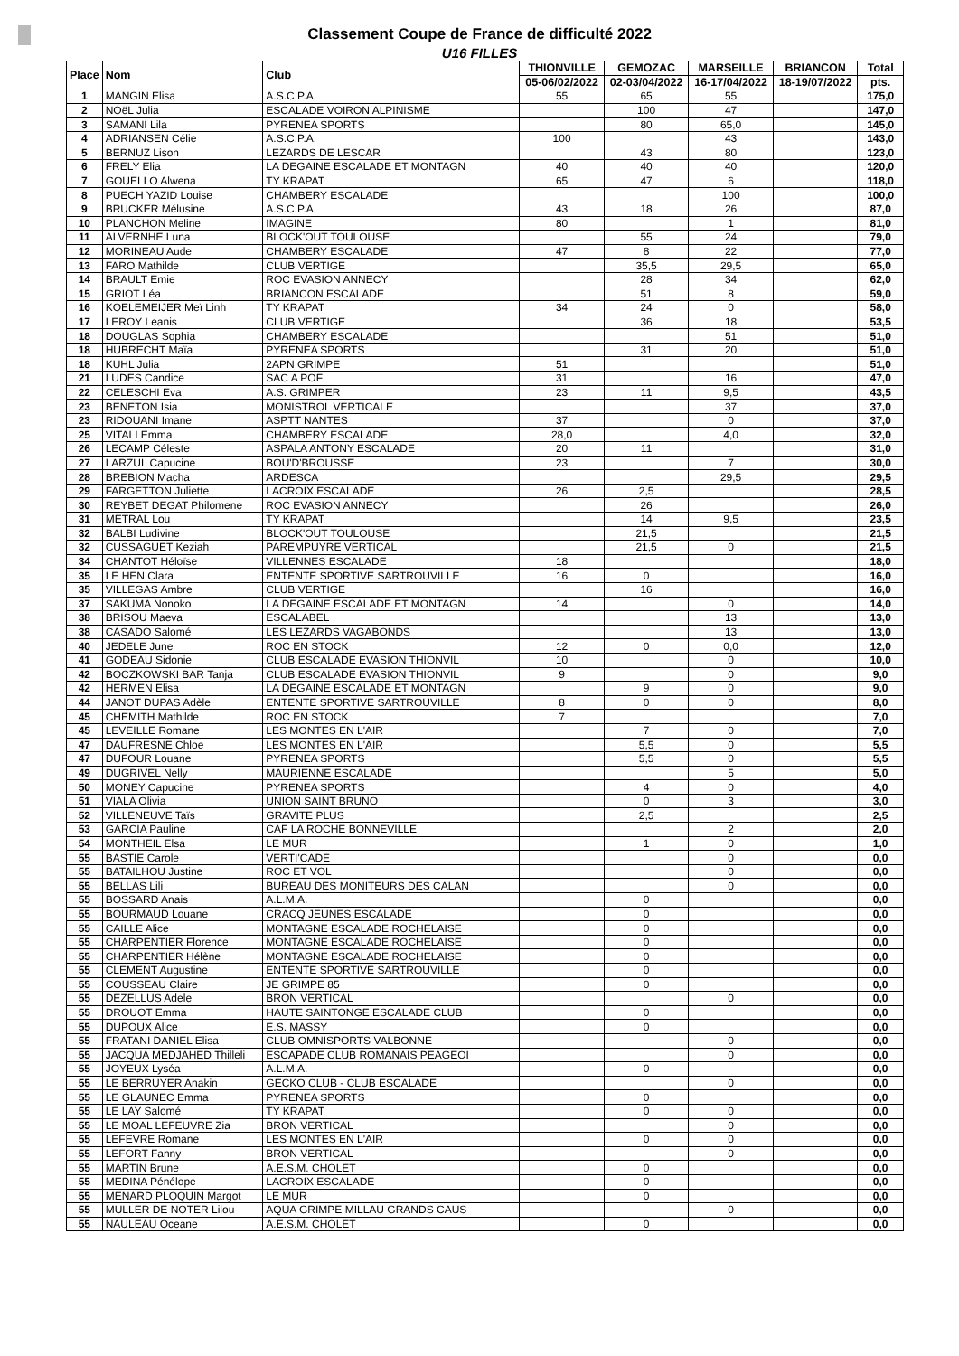Classement Coupe de France de difficulté 2022
U16 FILLES
| Place | Nom | Club | THIONVILLE | GEMOZAC | MARSEILLE | BRIANCON | Total |
| --- | --- | --- | --- | --- | --- | --- | --- |
| | | | 05-06/02/2022 | 02-03/04/2022 | 16-17/04/2022 | 18-19/07/2022 | pts. |
| 1 | MANGIN Elisa | A.S.C.P.A. | 55 | 65 | 55 | | 175,0 |
| 2 | NOëL Julia | ESCALADE VOIRON ALPINISME | | 100 | 47 | | 147,0 |
| 3 | SAMANI Lila | PYRENEA SPORTS | | 80 | 65,0 | | 145,0 |
| 4 | ADRIANSEN Célie | A.S.C.P.A. | 100 | | 43 | | 143,0 |
| 5 | BERNUZ Lison | LEZARDS DE LESCAR | | 43 | 80 | | 123,0 |
| 6 | FRELY Elia | LA DEGAINE ESCALADE ET MONTAGN | 40 | 40 | 40 | | 120,0 |
| 7 | GOUELLO Alwena | TY KRAPAT | 65 | 47 | 6 | | 118,0 |
| 8 | PUECH YAZID Louise | CHAMBERY ESCALADE | | | 100 | | 100,0 |
| 9 | BRUCKER Mélusine | A.S.C.P.A. | 43 | 18 | 26 | | 87,0 |
| 10 | PLANCHON Meline | IMAGINE | 80 | | 1 | | 81,0 |
| 11 | ALVERNHE Luna | BLOCK'OUT TOULOUSE | | 55 | 24 | | 79,0 |
| 12 | MORINEAU Aude | CHAMBERY ESCALADE | 47 | 8 | 22 | | 77,0 |
| 13 | FARO Mathilde | CLUB VERTIGE | | 35,5 | 29,5 | | 65,0 |
| 14 | BRAULT Emie | ROC EVASION ANNECY | | 28 | 34 | | 62,0 |
| 15 | GRIOT Léa | BRIANCON ESCALADE | | 51 | 8 | | 59,0 |
| 16 | KOELEMEIJER Meï Linh | TY KRAPAT | 34 | 24 | 0 | | 58,0 |
| 17 | LEROY Leanis | CLUB VERTIGE | | 36 | 18 | | 53,5 |
| 18 | DOUGLAS Sophia | CHAMBERY ESCALADE | | | 51 | | 51,0 |
| 18 | HUBRECHT Maïa | PYRENEA SPORTS | | 31 | 20 | | 51,0 |
| 18 | KUHL Julia | 2APN GRIMPE | 51 | | | | 51,0 |
| 21 | LUDES Candice | SAC A POF | 31 | | 16 | | 47,0 |
| 22 | CELESCHI Eva | A.S. GRIMPER | 23 | 11 | 9,5 | | 43,5 |
| 23 | BENETON Isia | MONISTROL VERTICALE | | | 37 | | 37,0 |
| 23 | RIDOUANI Imane | ASPTT NANTES | 37 | | 0 | | 37,0 |
| 25 | VITALI Emma | CHAMBERY ESCALADE | 28,0 | | 4,0 | | 32,0 |
| 26 | LECAMP Céleste | ASPALA ANTONY ESCALADE | 20 | 11 | | | 31,0 |
| 27 | LARZUL Capucine | BOU'D'BROUSSE | 23 | | 7 | | 30,0 |
| 28 | BREBION Macha | ARDESCA | | | 29,5 | | 29,5 |
| 29 | FARGETTON Juliette | LACROIX ESCALADE | 26 | 2,5 | | | 28,5 |
| 30 | REYBET DEGAT Philomene | ROC EVASION ANNECY | | 26 | | | 26,0 |
| 31 | METRAL Lou | TY KRAPAT | | 14 | 9,5 | | 23,5 |
| 32 | BALBI Ludivine | BLOCK'OUT TOULOUSE | | 21,5 | | | 21,5 |
| 32 | CUSSAGUET Keziah | PAREMPUYRE VERTICAL | | 21,5 | 0 | | 21,5 |
| 34 | CHANTOT Héloïse | VILLENNES ESCALADE | 18 | | | | 18,0 |
| 35 | LE HEN Clara | ENTENTE SPORTIVE SARTROUVILLE | 16 | 0 | | | 16,0 |
| 35 | VILLEGAS Ambre | CLUB VERTIGE | | 16 | | | 16,0 |
| 37 | SAKUMA Nonoko | LA DEGAINE ESCALADE ET MONTAGN | 14 | | 0 | | 14,0 |
| 38 | BRISOU Maeva | ESCALABEL | | | 13 | | 13,0 |
| 38 | CASADO Salomé | LES LEZARDS VAGABONDS | | | 13 | | 13,0 |
| 40 | JEDELE June | ROC EN STOCK | 12 | 0 | 0,0 | | 12,0 |
| 41 | GODEAU Sidonie | CLUB ESCALADE EVASION THIONVIL | 10 | | 0 | | 10,0 |
| 42 | BOCZKOWSKI BAR Tanja | CLUB ESCALADE EVASION THIONVIL | 9 | | 0 | | 9,0 |
| 42 | HERMEN Elisa | LA DEGAINE ESCALADE ET MONTAGN | | 9 | 0 | | 9,0 |
| 44 | JANOT DUPAS Adèle | ENTENTE SPORTIVE SARTROUVILLE | 8 | 0 | 0 | | 8,0 |
| 45 | CHEMITH Mathilde | ROC EN STOCK | 7 | | | | 7,0 |
| 45 | LEVEILLE Romane | LES MONTES EN L'AIR | | 7 | 0 | | 7,0 |
| 47 | DAUFRESNE Chloe | LES MONTES EN L'AIR | | 5,5 | 0 | | 5,5 |
| 47 | DUFOUR Louane | PYRENEA SPORTS | | 5,5 | 0 | | 5,5 |
| 49 | DUGRIVEL Nelly | MAURIENNE ESCALADE | | | 5 | | 5,0 |
| 50 | MONEY Capucine | PYRENEA SPORTS | | 4 | 0 | | 4,0 |
| 51 | VIALA Olivia | UNION SAINT BRUNO | | 0 | 3 | | 3,0 |
| 52 | VILLENEUVE Taïs | GRAVITE PLUS | | 2,5 | | | 2,5 |
| 53 | GARCIA Pauline | CAF LA ROCHE BONNEVILLE | | | 2 | | 2,0 |
| 54 | MONTHEIL Elsa | LE MUR | | 1 | 0 | | 1,0 |
| 55 | BASTIE Carole | VERTI'CADE | | | 0 | | 0,0 |
| 55 | BATAILHOU Justine | ROC ET VOL | | | 0 | | 0,0 |
| 55 | BELLAS Lili | BUREAU DES MONITEURS DES CALAN | | | 0 | | 0,0 |
| 55 | BOSSARD Anais | A.L.M.A. | | 0 | | | 0,0 |
| 55 | BOURMAUD Louane | CRACQ JEUNES ESCALADE | | 0 | | | 0,0 |
| 55 | CAILLE Alice | MONTAGNE ESCALADE ROCHELAISE | | 0 | | | 0,0 |
| 55 | CHARPENTIER Florence | MONTAGNE ESCALADE ROCHELAISE | | 0 | | | 0,0 |
| 55 | CHARPENTIER Hélène | MONTAGNE ESCALADE ROCHELAISE | | 0 | | | 0,0 |
| 55 | CLEMENT Augustine | ENTENTE SPORTIVE SARTROUVILLE | | 0 | | | 0,0 |
| 55 | COUSSEAU Claire | JE GRIMPE 85 | | 0 | | | 0,0 |
| 55 | DEZELLUS Adele | BRON VERTICAL | | | 0 | | 0,0 |
| 55 | DROUOT Emma | HAUTE SAINTONGE ESCALADE CLUB | | 0 | | | 0,0 |
| 55 | DUPOUX Alice | E.S. MASSY | | 0 | | | 0,0 |
| 55 | FRATANI DANIEL Elisa | CLUB OMNISPORTS VALBONNE | | | 0 | | 0,0 |
| 55 | JACQUA MEDJAHED Thilleli | ESCAPADE CLUB ROMANAIS PEAGEOI | | | 0 | | 0,0 |
| 55 | JOYEUX Lyséa | A.L.M.A. | | 0 | | | 0,0 |
| 55 | LE BERRUYER Anakin | GECKO CLUB - CLUB ESCALADE | | | 0 | | 0,0 |
| 55 | LE GLAUNEC Emma | PYRENEA SPORTS | | 0 | | | 0,0 |
| 55 | LE LAY Salomé | TY KRAPAT | | 0 | 0 | | 0,0 |
| 55 | LE MOAL LEFEUVRE Zia | BRON VERTICAL | | | 0 | | 0,0 |
| 55 | LEFEVRE Romane | LES MONTES EN L'AIR | | 0 | 0 | | 0,0 |
| 55 | LEFORT Fanny | BRON VERTICAL | | | 0 | | 0,0 |
| 55 | MARTIN Brune | A.E.S.M. CHOLET | | 0 | | | 0,0 |
| 55 | MEDINA Pénélope | LACROIX ESCALADE | | 0 | | | 0,0 |
| 55 | MENARD PLOQUIN Margot | LE MUR | | 0 | | | 0,0 |
| 55 | MULLER DE NOTER Lilou | AQUA GRIMPE MILLAU GRANDS CAUS | | | 0 | | 0,0 |
| 55 | NAULEAU Oceane | A.E.S.M. CHOLET | | 0 | | | 0,0 |